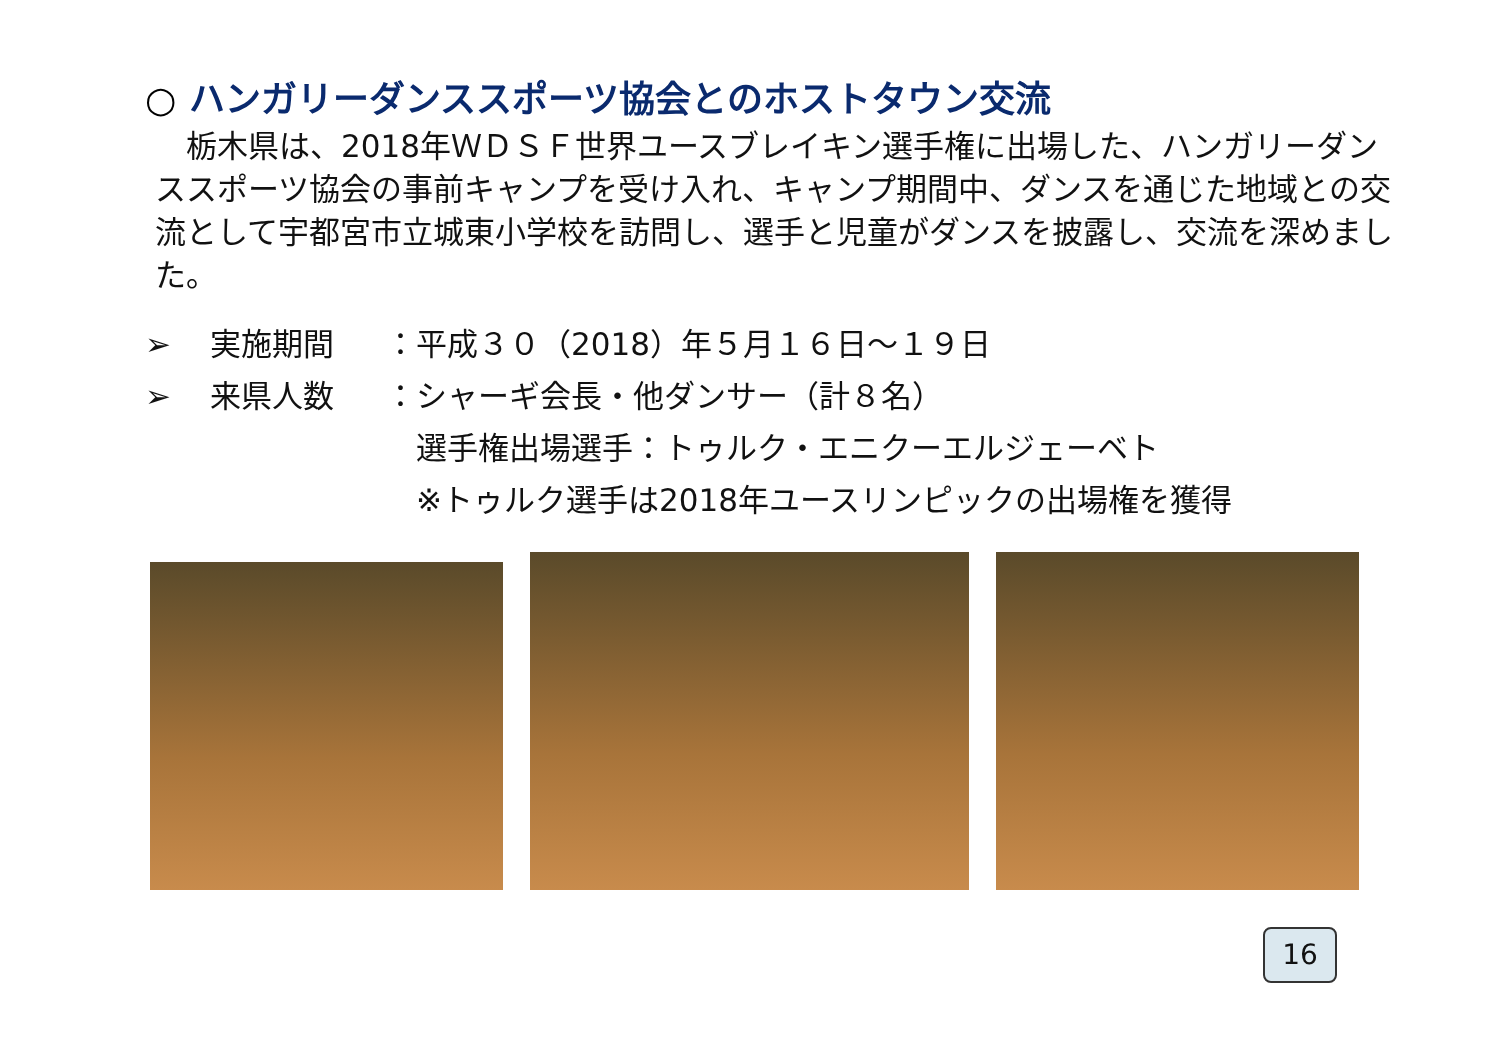○ ハンガリーダンススポーツ協会とのホストタウン交流
　栃木県は、2018年ＷＤＳＦ世界ユースブレイキン選手権に出場した、ハンガリーダンススポーツ協会の事前キャンプを受け入れ、キャンプ期間中、ダンスを通じた地域との交流として宇都宮市立城東小学校を訪問し、選手と児童がダンスを披露し、交流を深めました。
➢ 実施期間 ：平成３０（2018）年５月１６日～１９日
➢ 来県人数 ：シャーギ会長・他ダンサー（計８名）
　選手権出場選手：トゥルク・エニクーエルジェーベト
　※トゥルク選手は2018年ユースリンピックの出場権を獲得
16